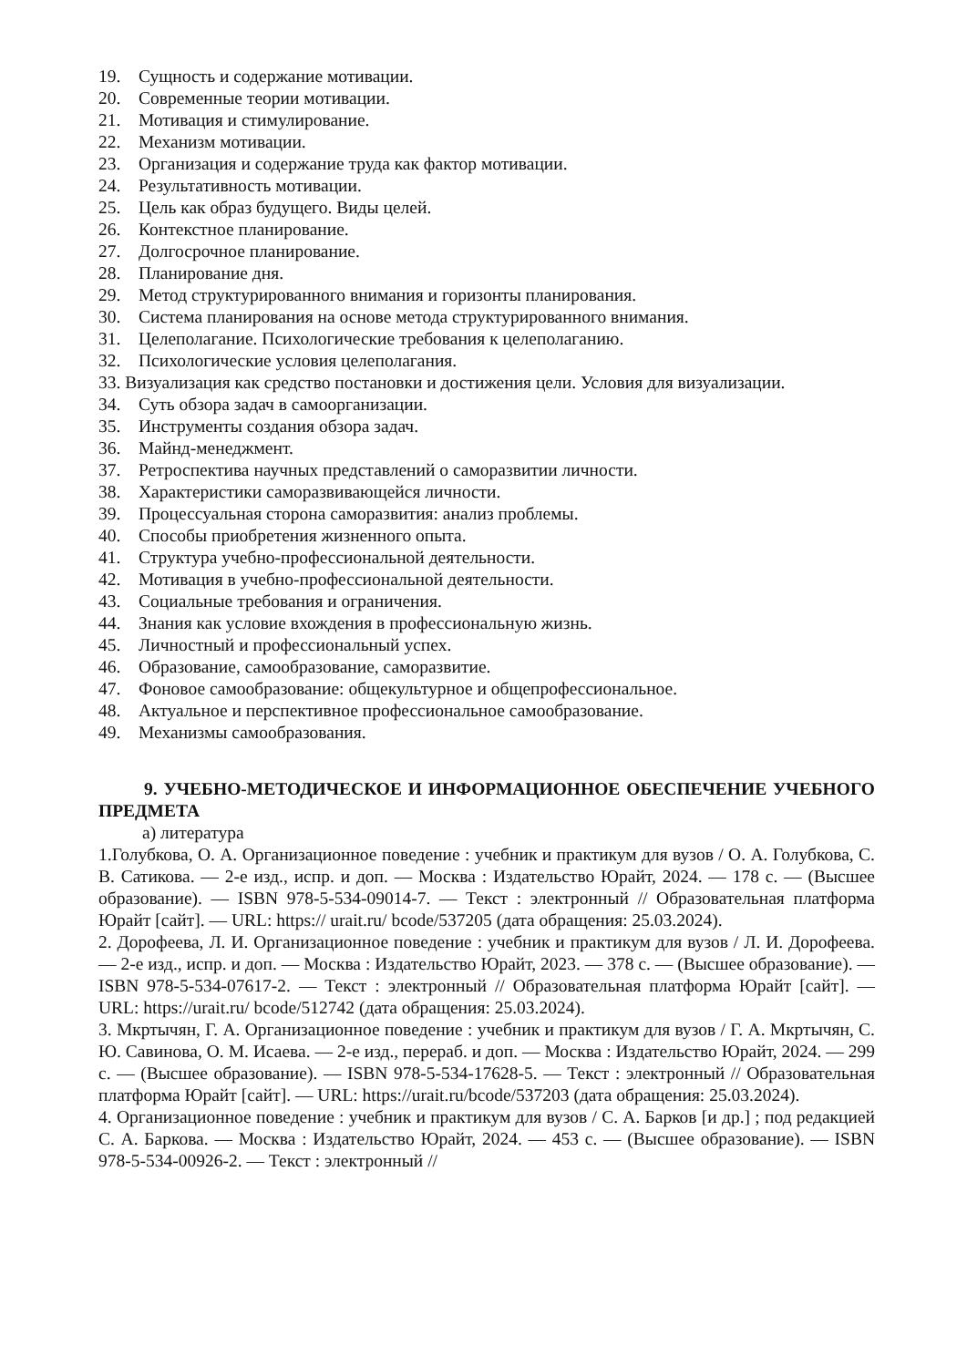19. Сущность и содержание мотивации.
20. Современные теории мотивации.
21. Мотивация и стимулирование.
22. Механизм мотивации.
23. Организация и содержание труда как фактор мотивации.
24. Результативность мотивации.
25. Цель как образ будущего. Виды целей.
26. Контекстное планирование.
27. Долгосрочное планирование.
28. Планирование дня.
29. Метод структурированного внимания и горизонты планирования.
30. Система планирования на основе метода структурированного внимания.
31. Целеполагание. Психологические требования к целеполаганию.
32. Психологические условия целеполагания.
33. Визуализация как средство постановки и достижения цели. Условия для визуализации.
34. Суть обзора задач в самоорганизации.
35. Инструменты создания обзора задач.
36. Майнд-менеджмент.
37. Ретроспектива научных представлений о саморазвитии личности.
38. Характеристики саморазвивающейся личности.
39. Процессуальная сторона саморазвития: анализ проблемы.
40. Способы приобретения жизненного опыта.
41. Структура учебно-профессиональной деятельности.
42. Мотивация в учебно-профессиональной деятельности.
43. Социальные требования и ограничения.
44. Знания как условие вхождения в профессиональную жизнь.
45. Личностный и профессиональный успех.
46. Образование, самообразование, саморазвитие.
47. Фоновое самообразование: общекультурное и общепрофессиональное.
48. Актуальное и перспективное профессиональное самообразование.
49. Механизмы самообразования.
9. УЧЕБНО-МЕТОДИЧЕСКОЕ И ИНФОРМАЦИОННОЕ ОБЕСПЕЧЕНИЕ УЧЕБНОГО ПРЕДМЕТА
а) литература
1.Голубкова, О. А. Организационное поведение : учебник и практикум для вузов / О. А. Голубкова, С. В. Сатикова. — 2-е изд., испр. и доп. — Москва : Издательство Юрайт, 2024. — 178 с. — (Высшее образование). — ISBN 978-5-534-09014-7. — Текст : электронный // Образовательная платформа Юрайт [сайт]. — URL: https:// urait.ru/ bcode/537205 (дата обращения: 25.03.2024).
2. Дорофеева, Л. И. Организационное поведение : учебник и практикум для вузов / Л. И. Дорофеева. — 2-е изд., испр. и доп. — Москва : Издательство Юрайт, 2023. — 378 с. — (Высшее образование). — ISBN 978-5-534-07617-2. — Текст : электронный // Образовательная платформа Юрайт [сайт]. — URL: https://urait.ru/ bcode/512742 (дата обращения: 25.03.2024).
3. Мкртычян, Г. А. Организационное поведение : учебник и практикум для вузов / Г. А. Мкртычян, С. Ю. Савинова, О. М. Исаева. — 2-е изд., перераб. и доп. — Москва : Издательство Юрайт, 2024. — 299 с. — (Высшее образование). — ISBN 978-5-534-17628-5. — Текст : электронный // Образовательная платформа Юрайт [сайт]. — URL: https://urait.ru/bcode/537203 (дата обращения: 25.03.2024).
4. Организационное поведение : учебник и практикум для вузов / С. А. Барков [и др.] ; под редакцией С. А. Баркова. — Москва : Издательство Юрайт, 2024. — 453 с. — (Высшее образование). — ISBN 978-5-534-00926-2. — Текст : электронный //